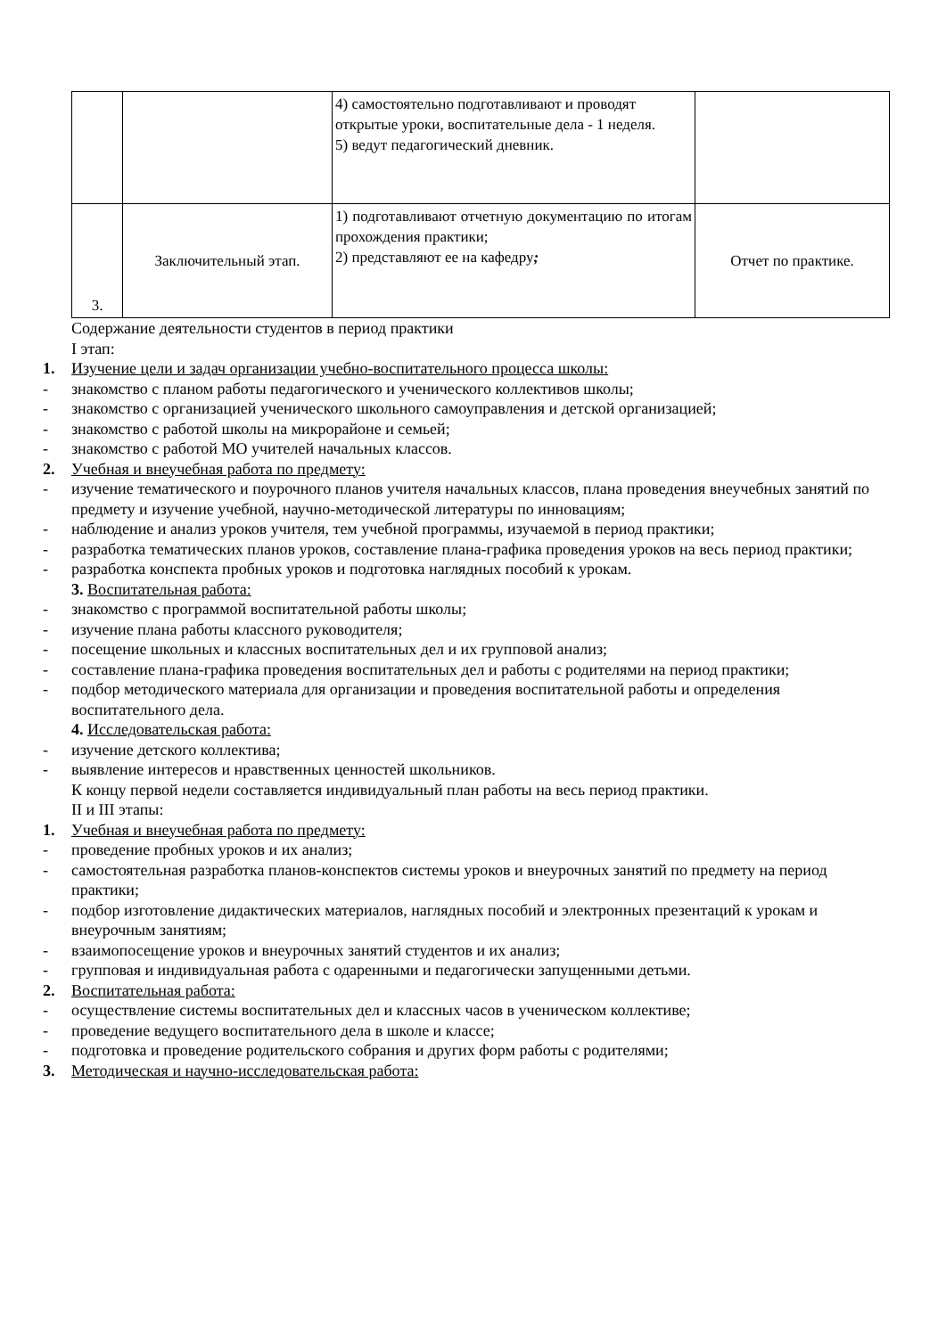| | | 4) самостоятельно подготавливают и проводят открытые уроки, воспитательные дела - 1 неделя. 5) ведут педагогический дневник. | |
| 3. | Заключительный этап. | 1) подготавливают отчетную документацию по итогам прохождения практики; 2) представляют ее на кафедру ; | Отчет по практике. |
Содержание деятельности студентов в период практики
I этап:
1. Изучение цели и задач организации учебно-воспитательного процесса школы:
- знакомство с планом работы педагогического и ученического коллективов школы;
- знакомство с организацией ученического школьного самоуправления и детской организацией;
- знакомство с работой школы на микрорайоне и семьей;
- знакомство с работой МО учителей начальных классов.
2. Учебная и внеучебная работа по предмету:
- изучение тематического и поурочного планов учителя начальных классов, плана проведения внеучебных занятий по предмету и изучение учебной, научно-методической литературы по инновациям;
- наблюдение и анализ уроков учителя, тем учебной программы, изучаемой в период практики;
- разработка тематических планов уроков, составление плана-графика проведения уроков на весь период практики;
- разработка конспекта пробных уроков и подготовка наглядных пособий к урокам.
3. Воспитательная работа:
- знакомство с программой воспитательной работы школы;
- изучение плана работы классного руководителя;
- посещение школьных и классных воспитательных дел и их групповой анализ;
- составление плана-графика проведения воспитательных дел и работы с родителями на период практики;
- подбор методического материала для организации и проведения воспитательной работы и определения воспитательного дела.
4. Исследовательская работа:
- изучение детского коллектива;
- выявление интересов и нравственных ценностей школьников.
К концу первой недели составляется индивидуальный план работы на весь период практики.
II и III этапы:
1. Учебная и внеучебная работа по предмету:
- проведение пробных уроков и их анализ;
- самостоятельная разработка планов-конспектов системы уроков и внеурочных занятий по предмету на период практики;
- подбор изготовление дидактических материалов, наглядных пособий и электронных презентаций к урокам и внеурочным занятиям;
- взаимопосещение уроков и внеурочных занятий студентов и их анализ;
- групповая и индивидуальная работа с одаренными и педагогически запущенными детьми.
2. Воспитательная работа:
- осуществление системы воспитательных дел и классных часов в ученическом коллективе;
- проведение ведущего воспитательного дела в школе и классе;
- подготовка и проведение родительского собрания и других форм работы с родителями;
3. Методическая и научно-исследовательская работа: